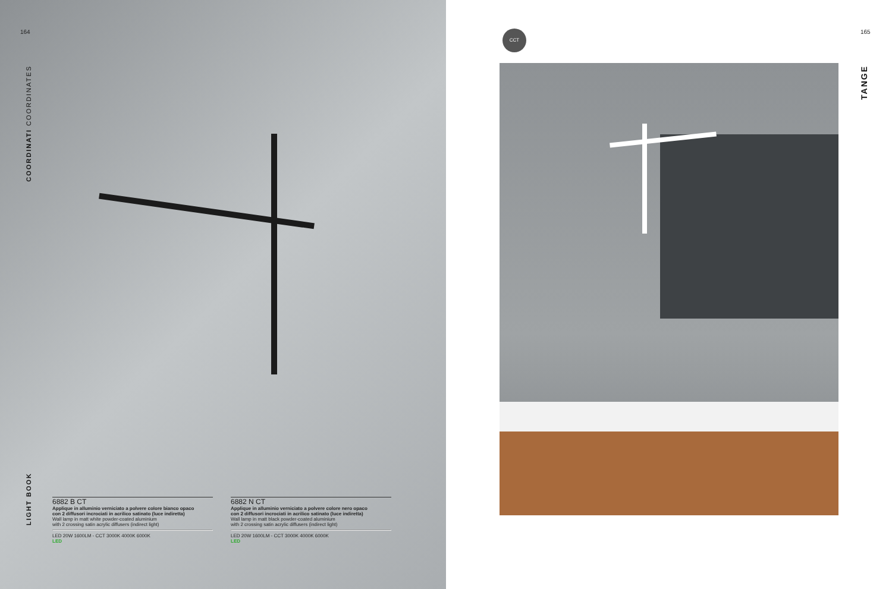164
COORDINATI COORDINATES
LIGHT BOOK
6882 B CT
Applique in alluminio verniciato a polvere colore bianco opaco
con 2 diffusori incrociati in acrilico satinato (luce indiretta)
Wall lamp in matt white powder-coated aluminium
with 2 crossing satin acrylic diffusers (indirect light)
LED 20W 1600LM - CCT 3000K 4000K 6000K
LED
6882 N CT
Applique in alluminio verniciato a polvere colore nero opaco
con 2 diffusori incrociati in acrilico satinato (luce indiretta)
Wall lamp in matt black powder-coated aluminium
with 2 crossing satin acrylic diffusers (indirect light)
LED 20W 1600LM - CCT 3000K 4000K 6000K
LED
CCT 165
TANGE